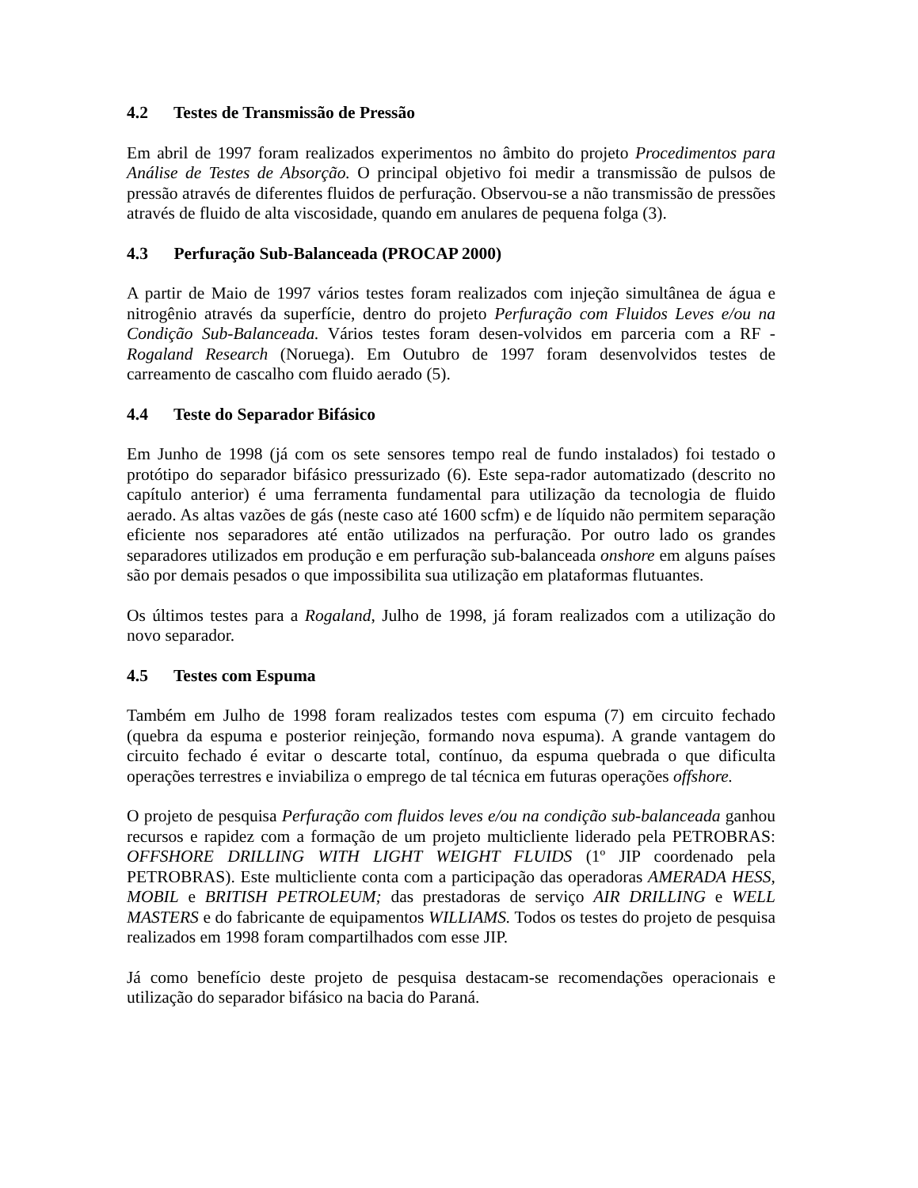4.2 Testes de Transmissão de Pressão
Em abril de 1997 foram realizados experimentos no âmbito do projeto Procedimentos para Análise de Testes de Absorção. O principal objetivo foi medir a transmissão de pulsos de pressão através de diferentes fluidos de perfuração. Observou-se a não transmissão de pressões através de fluido de alta viscosidade, quando em anulares de pequena folga (3).
4.3 Perfuração Sub-Balanceada (PROCAP 2000)
A partir de Maio de 1997 vários testes foram realizados com injeção simultânea de água e nitrogênio através da superfície, dentro do projeto Perfuração com Fluidos Leves e/ou na Condição Sub-Balanceada. Vários testes foram desen-volvidos em parceria com a RF - Rogaland Research (Noruega). Em Outubro de 1997 foram desenvolvidos testes de carreamento de cascalho com fluido aerado (5).
4.4 Teste do Separador Bifásico
Em Junho de 1998 (já com os sete sensores tempo real de fundo instalados) foi testado o protótipo do separador bifásico pressurizado (6). Este sepa-rador automatizado (descrito no capítulo anterior) é uma ferramenta fundamental para utilização da tecnologia de fluido aerado. As altas vazões de gás (neste caso até 1600 scfm) e de líquido não permitem separação eficiente nos separadores até então utilizados na perfuração. Por outro lado os grandes separadores utilizados em produção e em perfuração sub-balanceada onshore em alguns países são por demais pesados o que impossibilita sua utilização em plataformas flutuantes.
Os últimos testes para a Rogaland, Julho de 1998, já foram realizados com a utilização do novo separador.
4.5 Testes com Espuma
Também em Julho de 1998 foram realizados testes com espuma (7) em circuito fechado (quebra da espuma e posterior reinjeção, formando nova espuma). A grande vantagem do circuito fechado é evitar o descarte total, contínuo, da espuma quebrada o que dificulta operações terrestres e inviabiliza o emprego de tal técnica em futuras operações offshore.
O projeto de pesquisa Perfuração com fluidos leves e/ou na condição sub-balanceada ganhou recursos e rapidez com a formação de um projeto multicliente liderado pela PETROBRAS: OFFSHORE DRILLING WITH LIGHT WEIGHT FLUIDS (1º JIP coordenado pela PETROBRAS). Este multicliente conta com a participação das operadoras AMERADA HESS, MOBIL e BRITISH PETROLEUM; das prestadoras de serviço AIR DRILLING e WELL MASTERS e do fabricante de equipamentos WILLIAMS. Todos os testes do projeto de pesquisa realizados em 1998 foram compartilhados com esse JIP.
Já como benefício deste projeto de pesquisa destacam-se recomendações operacionais e utilização do separador bifásico na bacia do Paraná.